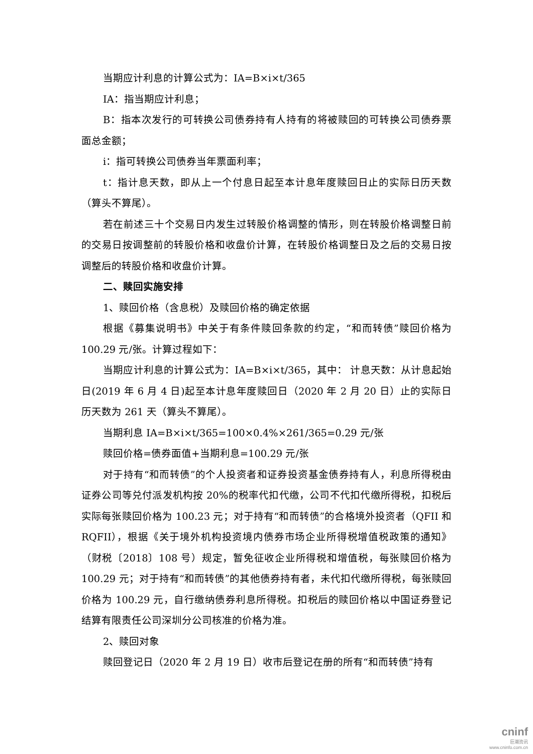当期应计利息的计算公式为：IA=B×i×t/365
IA：指当期应计利息；
B：指本次发行的可转换公司债券持有人持有的将被赎回的可转换公司债券票面总金额；
i：指可转换公司债券当年票面利率；
t：指计息天数，即从上一个付息日起至本计息年度赎回日止的实际日历天数（算头不算尾）。
若在前述三十个交易日内发生过转股价格调整的情形，则在转股价格调整日前的交易日按调整前的转股价格和收盘价计算，在转股价格调整日及之后的交易日按调整后的转股价格和收盘价计算。
二、赎回实施安排
1、赎回价格（含息税）及赎回价格的确定依据
根据《募集说明书》中关于有条件赎回条款的约定，“和而转债”赎回价格为 100.29 元/张。计算过程如下：
当期应计利息的计算公式为：IA=B×i×t/365，其中： 计息天数：从计息起始日(2019 年 6 月 4 日)起至本计息年度赎回日（2020 年 2 月 20 日）止的实际日历天数为 261 天（算头不算尾）。
当期利息 IA=B×i×t/365=100×0.4%×261/365=0.29 元/张
赎回价格=债券面值+当期利息=100.29 元/张
对于持有“和而转债”的个人投资者和证券投资基金债券持有人，利息所得税由证券公司等兑付派发机构按 20%的税率代扣代缴，公司不代扣代缴所得税，扣税后实际每张赎回价格为 100.23 元；对于持有“和而转债”的合格境外投资者（QFII 和 RQFII），根据《关于境外机构投资境内债券市场企业所得税增值税政策的通知》（财税〔2018〕108 号）规定，暂免征收企业所得税和增值税，每张赎回价格为 100.29 元；对于持有“和而转债”的其他债券持有者，未代扣代缴所得税，每张赎回价格为 100.29 元，自行缴纳债券利息所得税。扣税后的赎回价格以中国证券登记结算有限责任公司深圳分公司核准的价格为准。
2、赎回对象
赎回登记日（2020 年 2 月 19 日）收市后登记在册的所有“和而转债”持有
cninf
巨潮资讯
www.cninfo.com.cn